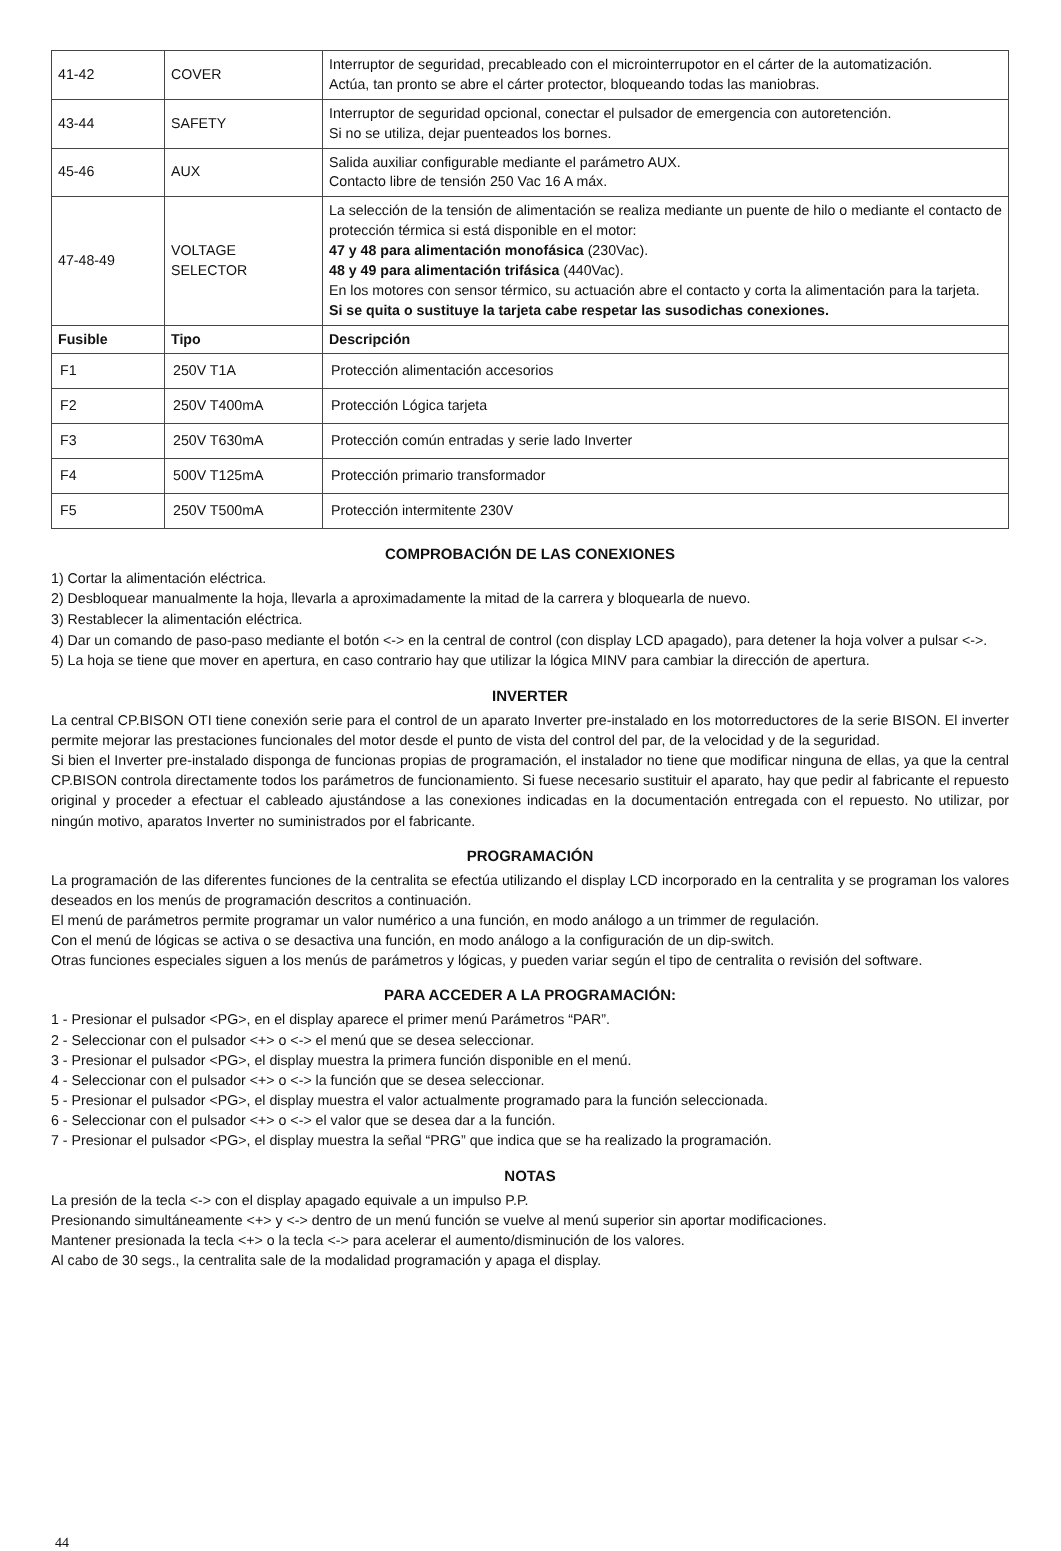| 41-42 | COVER | Interruptor de seguridad, precableado con el microinterrupotor en el cárter de la automatización. Actúa, tan pronto se abre el cárter protector, bloqueando todas las maniobras. |
| 43-44 | SAFETY | Interruptor de seguridad opcional, conectar el pulsador de emergencia con autoretención. Si no se utiliza, dejar puenteados los bornes. |
| 45-46 | AUX | Salida auxiliar configurable mediante el parámetro AUX. Contacto libre de tensión 250 Vac 16 A máx. |
| 47-48-49 | VOLTAGE SELECTOR | La selección de la tensión de alimentación se realiza mediante un puente de hilo o mediante el contacto de protección térmica si está disponible en el motor: 47 y 48 para alimentación monofásica (230Vac). 48 y 49 para alimentación trifásica (440Vac). En los motores con sensor térmico, su actuación abre el contacto y corta la alimentación para la tarjeta. Si se quita o sustituye la tarjeta cabe respetar las susodichas conexiones. |
| Fusible | Tipo | Descripción |
| F1 | 250V T1A | Protección alimentación accesorios |
| F2 | 250V T400mA | Protección Lógica tarjeta |
| F3 | 250V T630mA | Protección común entradas y serie lado Inverter |
| F4 | 500V T125mA | Protección primario transformador |
| F5 | 250V T500mA | Protección intermitente 230V |
COMPROBACIÓN DE LAS CONEXIONES
1) Cortar la alimentación eléctrica.
2) Desbloquear manualmente la hoja, llevarla a aproximadamente la mitad de la carrera y bloquearla de nuevo.
3) Restablecer la alimentación eléctrica.
4) Dar un comando de paso-paso mediante el botón <-> en la central de control (con display LCD apagado), para detener la hoja volver a pulsar <->.
5) La hoja se tiene que mover en apertura, en caso contrario hay que utilizar la lógica MINV para cambiar la dirección de apertura.
INVERTER
La central CP.BISON OTI tiene conexión serie para el control de un aparato Inverter pre-instalado en los motorreductores de la serie BISON. El inverter permite mejorar las prestaciones funcionales del motor desde el punto de vista del control del par, de la velocidad y de la seguridad.
Si bien el Inverter pre-instalado disponga de funcionas propias de programación, el instalador no tiene que modificar ninguna de ellas, ya que la central CP.BISON controla directamente todos los parámetros de funcionamiento. Si fuese necesario sustituir el aparato, hay que pedir al fabricante el repuesto original y proceder a efectuar el cableado ajustándose a las conexiones indicadas en la documentación entregada con el repuesto. No utilizar, por ningún motivo, aparatos Inverter no suministrados por el fabricante.
PROGRAMACIÓN
La programación de las diferentes funciones de la centralita se efectúa utilizando el display LCD incorporado en la centralita y se programan los valores deseados en los menús de programación descritos a continuación.
El menú de parámetros permite programar un valor numérico a una función, en modo análogo a un trimmer de regulación.
Con el menú de lógicas se activa o se desactiva una función, en modo análogo a la configuración de un dip-switch.
Otras funciones especiales siguen a los menús de parámetros y lógicas, y pueden variar según el tipo de centralita o revisión del software.
PARA ACCEDER A LA PROGRAMACIÓN:
1 - Presionar el pulsador <PG>, en el display aparece el primer menú Parámetros “PAR”.
2 - Seleccionar con el pulsador <+> o <-> el menú que se desea seleccionar.
3 - Presionar el pulsador <PG>, el display muestra la primera función disponible en el menú.
4 - Seleccionar con el pulsador <+> o <-> la función que se desea seleccionar.
5 - Presionar el pulsador <PG>, el display muestra el valor actualmente programado para la función seleccionada.
6 - Seleccionar con el pulsador <+> o <-> el valor que se desea dar a la función.
7 - Presionar el pulsador <PG>, el display muestra la señal “PRG” que indica que se ha realizado la programación.
NOTAS
La presión de la tecla <-> con el display apagado equivale a un impulso P.P.
Presionando simultáneamente <+> y <-> dentro de un menú función se vuelve al menú superior sin aportar modificaciones.
Mantener presionada la tecla <+> o la tecla <-> para acelerar el aumento/disminución de los valores.
Al cabo de 30 segs., la centralita sale de la modalidad programación y apaga el display.
44